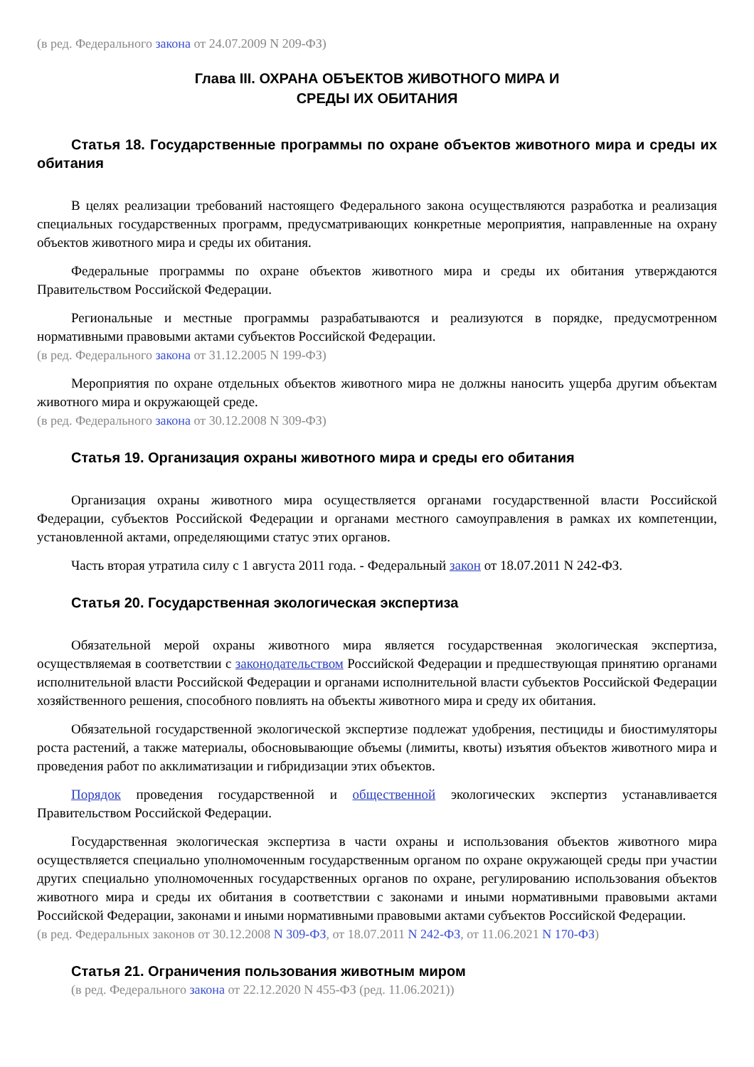(в ред. Федерального закона от 24.07.2009 N 209-ФЗ)
Глава III. ОХРАНА ОБЪЕКТОВ ЖИВОТНОГО МИРА И
СРЕДЫ ИХ ОБИТАНИЯ
Статья 18. Государственные программы по охране объектов животного мира и среды их обитания
В целях реализации требований настоящего Федерального закона осуществляются разработка и реализация специальных государственных программ, предусматривающих конкретные мероприятия, направленные на охрану объектов животного мира и среды их обитания.
Федеральные программы по охране объектов животного мира и среды их обитания утверждаются Правительством Российской Федерации.
Региональные и местные программы разрабатываются и реализуются в порядке, предусмотренном нормативными правовыми актами субъектов Российской Федерации.
(в ред. Федерального закона от 31.12.2005 N 199-ФЗ)
Мероприятия по охране отдельных объектов животного мира не должны наносить ущерба другим объектам животного мира и окружающей среде.
(в ред. Федерального закона от 30.12.2008 N 309-ФЗ)
Статья 19. Организация охраны животного мира и среды его обитания
Организация охраны животного мира осуществляется органами государственной власти Российской Федерации, субъектов Российской Федерации и органами местного самоуправления в рамках их компетенции, установленной актами, определяющими статус этих органов.
Часть вторая утратила силу с 1 августа 2011 года. - Федеральный закон от 18.07.2011 N 242-ФЗ.
Статья 20. Государственная экологическая экспертиза
Обязательной мерой охраны животного мира является государственная экологическая экспертиза, осуществляемая в соответствии с законодательством Российской Федерации и предшествующая принятию органами исполнительной власти Российской Федерации и органами исполнительной власти субъектов Российской Федерации хозяйственного решения, способного повлиять на объекты животного мира и среду их обитания.
Обязательной государственной экологической экспертизе подлежат удобрения, пестициды и биостимуляторы роста растений, а также материалы, обосновывающие объемы (лимиты, квоты) изъятия объектов животного мира и проведения работ по акклиматизации и гибридизации этих объектов.
Порядок проведения государственной и общественной экологических экспертиз устанавливается Правительством Российской Федерации.
Государственная экологическая экспертиза в части охраны и использования объектов животного мира осуществляется специально уполномоченным государственным органом по охране окружающей среды при участии других специально уполномоченных государственных органов по охране, регулированию использования объектов животного мира и среды их обитания в соответствии с законами и иными нормативными правовыми актами Российской Федерации, законами и иными нормативными правовыми актами субъектов Российской Федерации.
(в ред. Федеральных законов от 30.12.2008 N 309-ФЗ, от 18.07.2011 N 242-ФЗ, от 11.06.2021 N 170-ФЗ)
Статья 21. Ограничения пользования животным миром
(в ред. Федерального закона от 22.12.2020 N 455-ФЗ (ред. 11.06.2021))